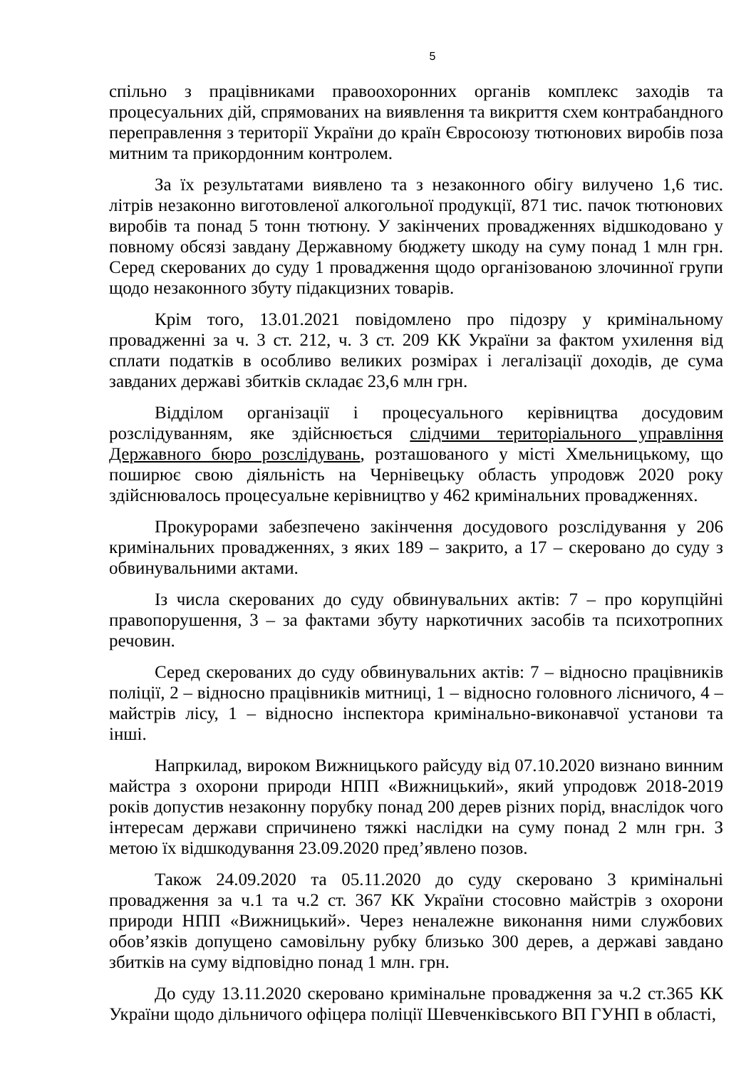5
спільно з працівниками правоохоронних органів комплекс заходів та процесуальних дій, спрямованих на виявлення та викриття схем контрабандного переправлення з території України до країн Євросоюзу тютюнових виробів поза митним та прикордонним контролем.
За їх результатами виявлено та з незаконного обігу вилучено 1,6 тис. літрів незаконно виготовленої алкогольної продукції, 871 тис. пачок тютюнових виробів та понад 5 тонн тютюну. У закінчених провадженнях відшкодовано у повному обсязі завдану Державному бюджету шкоду на суму понад 1 млн грн. Серед скерованих до суду 1 провадження щодо організованою злочинної групи щодо незаконного збуту підакцизних товарів.
Крім того, 13.01.2021 повідомлено про підозру у кримінальному провадженні за ч. 3 ст. 212, ч. 3 ст. 209 КК України за фактом ухилення від сплати податків в особливо великих розмірах і легалізації доходів, де сума завданих державі збитків складає 23,6 млн грн.
Відділом організації і процесуального керівництва досудовим розслідуванням, яке здійснюється слідчими територіального управління Державного бюро розслідувань, розташованого у місті Хмельницькому, що поширює свою діяльність на Чернівецьку область упродовж 2020 року здійснювалось процесуальне керівництво у 462 кримінальних провадженнях.
Прокурорами забезпечено закінчення досудового розслідування у 206 кримінальних провадженнях, з яких 189 – закрито, а 17 – скеровано до суду з обвинувальними актами.
Із числа скерованих до суду обвинувальних актів: 7 – про корупційні правопорушення, 3 – за фактами збуту наркотичних засобів та психотропних речовин.
Серед скерованих до суду обвинувальних актів: 7 – відносно працівників поліції, 2 – відносно працівників митниці, 1 – відносно головного лісничого, 4 – майстрів лісу, 1 – відносно інспектора кримінально-виконавчої установи та інші.
Напркилад, вироком Вижницького райсуду від 07.10.2020 визнано винним майстра з охорони природи НПП «Вижницький», який упродовж 2018-2019 років допустив незаконну порубку понад 200 дерев різних порід, внаслідок чого інтересам держави спричинено тяжкі наслідки на суму понад 2 млн грн. З метою їх відшкодування 23.09.2020 пред’явлено позов.
Також 24.09.2020 та 05.11.2020 до суду скеровано 3 кримінальні провадження за ч.1 та ч.2 ст. 367 КК України стосовно майстрів з охорони природи НПП «Вижницький». Через неналежне виконання ними службових обов’язків допущено самовільну рубку близько 300 дерев, а державі завдано збитків на суму відповідно понад 1 млн. грн.
До суду 13.11.2020 скеровано кримінальне провадження за ч.2 ст.365 КК України щодо дільничого офіцера поліції Шевченківського ВП ГУНП в області,